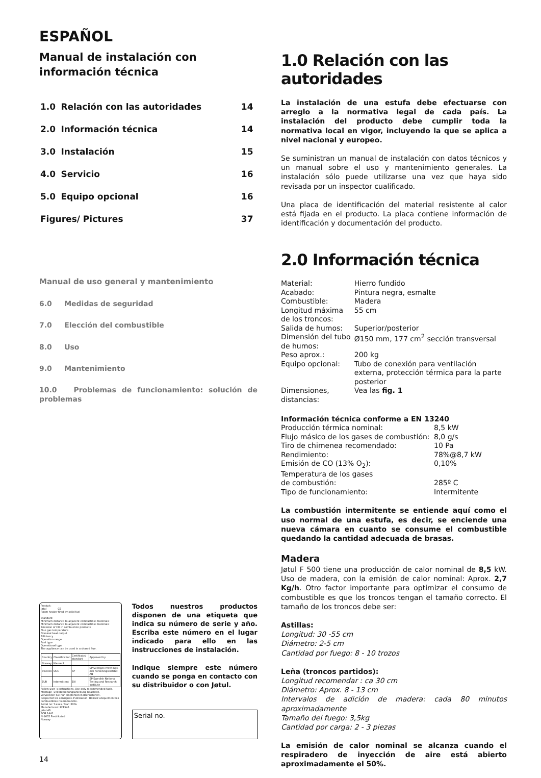ESPAÑOL
Manual de instalación con información técnica
| 1.0 | Relación con las autoridades | 14 |
| 2.0 | Información técnica | 14 |
| 3.0 | Instalación | 15 |
| 4.0 | Servicio | 16 |
| 5.0 | Equipo opcional | 16 |
| Figures/ Pictures | | 37 |
Manual de uso general y mantenimiento
6.0 Medidas de seguridad
7.0 Elección del combustible
8.0 Uso
9.0 Mantenimiento
10.0 Problemas de funcionamiento: solución de problemas
Product:
Jøtul CE
Room heater fired by solid fuel
Standard
Minimum distance to adjacent combustible materials:
Minimum distance to adjacent combustible materials:
Emission of CO in combustion products
Flue gas temperature
Nominal heat output
Efficiency
Operation range
Fuel type
Operational type
The appliance can be used in a shared flue.
| Country | Classification | Certificate/ standard | Approved by |
| Norway | Klasse II | | |
| Sweden | OCC | SP | SP Sveriges Provnings- och Forskningsinstitut AB |
| EUR | Intermittent | EN | SP Swedish National Testing and Research Institute |
Follow user´s instructions. Use only recommended fuels.
Montage- und Bedienungsanleitung beachten.
Verwenden Sie nur empfohlenen Brennstoffen.
Respectez les consignes d'utilisation. Utilisez uniquement les combustibles recommandés.
Serial no: Y-xxxx, Year: 200x
Manufacturer: 221546
Jøtul AS
POB 1441
N-1602 Fredrikstad
Norway
Todos nuestros productos disponen de una etiqueta que indica su número de serie y año. Escriba este número en el lugar indicado para ello en las instrucciones de instalación.
Indique siempre este número cuando se ponga en contacto con su distribuidor o con Jøtul.
Serial no.
14
1.0 Relación con las autoridades
La instalación de una estufa debe efectuarse con arreglo a la normativa legal de cada país. La instalación del producto debe cumplir toda la normativa local en vigor, incluyendo la que se aplica a nivel nacional y europeo.
Se suministran un manual de instalación con datos técnicos y un manual sobre el uso y mantenimiento generales. La instalación sólo puede utilizarse una vez que haya sido revisada por un inspector cualificado.
Una placa de identificación del material resistente al calor está fijada en el producto. La placa contiene información de identificación y documentación del producto.
2.0 Información técnica
| Material: | Hierro fundido |
| Acabado: | Pintura negra, esmalte |
| Combustible: | Madera |
| Longitud máxima de los troncos: | 55 cm |
| Salida de humos: | Superior/posterior |
| Dimensión del tubo de humos: | Ø150 mm, 177 cm<sup>2</sup> sección transversal |
| Peso aprox.: | 200 kg |
| Equipo opcional: | Tubo de conexión para ventilación externa, protección térmica para la parte posterior |
| Dimensiones, distancias: | Vea las fig. 1 |
Información técnica conforme a EN 13240
| Producción térmica nominal: | 8,5 kW |
| Flujo másico de los gases de combustión: | 8,0 g/s |
| Tiro de chimenea recomendado: | 10 Pa |
| Rendimiento: | 78%@8,7 kW |
| Emisión de CO (13% O<sub>2</sub>): | 0,10% |
| Temperatura de los gases de combustión: | 285º C |
| Tipo de funcionamiento: | Intermitente |
La combustión intermitente se entiende aquí como el uso normal de una estufa, es decir, se enciende una nueva cámara en cuanto se consume el combustible quedando la cantidad adecuada de brasas.
Madera
Jøtul F 500 tiene una producción de calor nominal de 8,5 kW. Uso de madera, con la emisión de calor nominal: Aprox. 2,7 Kg/h. Otro factor importante para optimizar el consumo de combustible es que los troncos tengan el tamaño correcto. El tamaño de los troncos debe ser:
Astillas:
Longitud: 30 -55 cm
Diámetro: 2-5 cm
Cantidad por fuego: 8 - 10 trozos
Leña (troncos partidos):
Longitud recomendar : ca 30 cm
Diámetro: Aprox. 8 - 13 cm
Intervalos de adición de madera: cada 80 minutos aproximadamente
Tamaño del fuego: 3,5kg
Cantidad por carga: 2 - 3 piezas
La emisión de calor nominal se alcanza cuando el respiradero de inyección de aire está abierto aproximadamente el 50%.